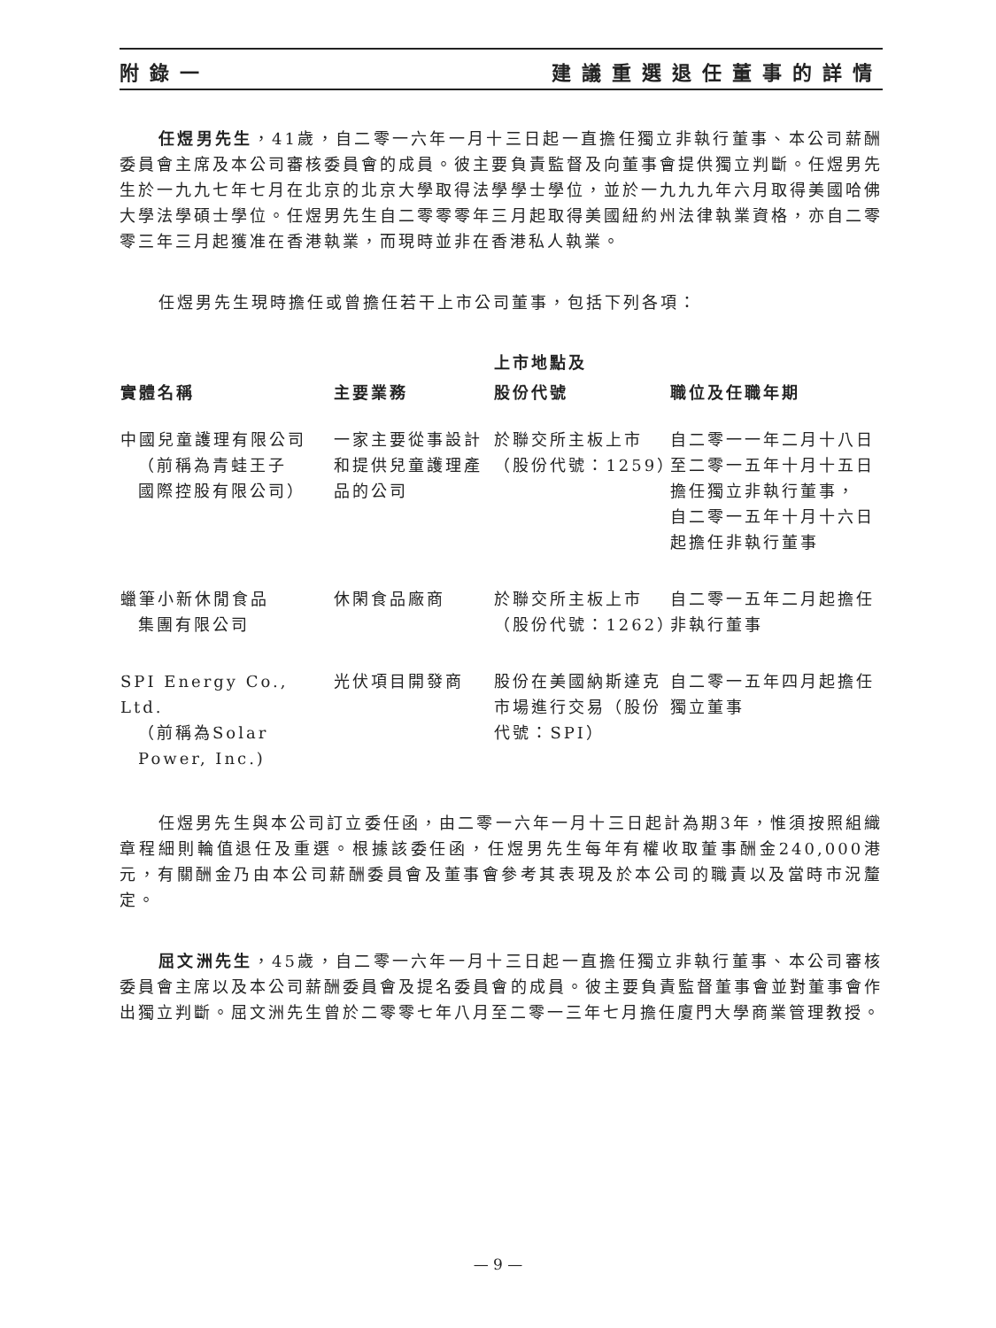附錄一 建議重選退任董事的詳情
任煜男先生，41歲，自二零一六年一月十三日起一直擔任獨立非執行董事、本公司薪酬委員會主席及本公司審核委員會的成員。彼主要負責監督及向董事會提供獨立判斷。任煜男先生於一九九七年七月在北京的北京大學取得法學學士學位，並於一九九九年六月取得美國哈佛大學法學碩士學位。任煜男先生自二零零零年三月起取得美國紐約州法律執業資格，亦自二零零三年三月起獲准在香港執業，而現時並非在香港私人執業。
任煜男先生現時擔任或曾擔任若干上市公司董事，包括下列各項：
| 實體名稱 | 主要業務 | 上市地點及 股份代號 | 職位及任職年期 |
| --- | --- | --- | --- |
| 中國兒童護理有限公司 （前稱為青蛙王子 國際控股有限公司） | 一家主要從事設計和提供兒童護理產品的公司 | 於聯交所主板上市（股份代號：1259） | 自二零一一年二月十八日至二零一五年十月十五日擔任獨立非執行董事， 自二零一五年十月十六日起擔任非執行董事 |
| 蠟筆小新休閒食品 集團有限公司 | 休閑食品廠商 | 於聯交所主板上市（股份代號：1262） | 自二零一五年二月起擔任非執行董事 |
| SPI Energy Co., Ltd. （前稱為Solar Power, Inc.) | 光伏項目開發商 | 股份在美國納斯達克市場進行交易（股份代號：SPI） | 自二零一五年四月起擔任獨立董事 |
任煜男先生與本公司訂立委任函，由二零一六年一月十三日起計為期3年，惟須按照組織章程細則輪值退任及重選。根據該委任函，任煜男先生每年有權收取董事酬金240,000港元，有關酬金乃由本公司薪酬委員會及董事會參考其表現及於本公司的職責以及當時市況釐定。
屈文洲先生，45歲，自二零一六年一月十三日起一直擔任獨立非執行董事、本公司審核委員會主席以及本公司薪酬委員會及提名委員會的成員。彼主要負責監督董事會並對董事會作出獨立判斷。屈文洲先生曾於二零零七年八月至二零一三年七月擔任廈門大學商業管理教授。
— 9 —